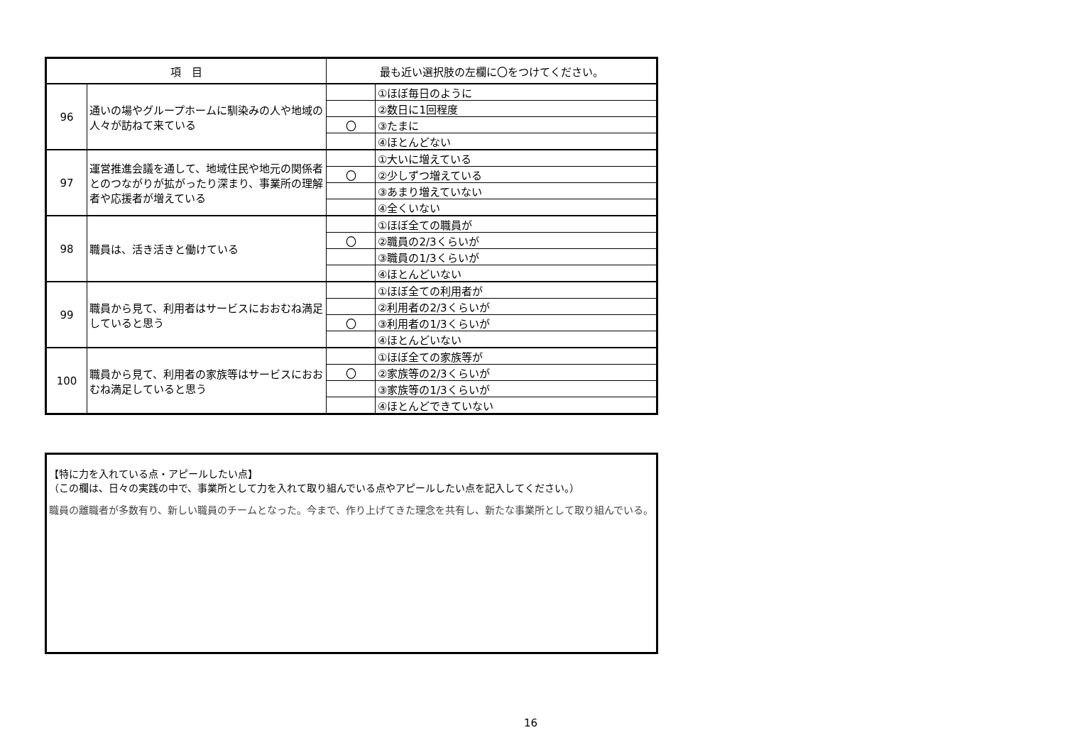| 項 目 | | 最も近い選択肢の左欄に〇をつけてください。 | |
| --- | --- | --- | --- |
| 96 | 通いの場やグループホームに馴染みの人や地域の人々が訪ねて来ている | | ①ほぼ毎日のように |
| | | | ②数日に1回程度 |
| | | 〇 | ③たまに |
| | | | ④ほとんどない |
| 97 | 運営推進会議を通して、地域住民や地元の関係者とのつながりが拡がったり深まり、事業所の理解者や応援者が増えている | | ①大いに増えている |
| | | 〇 | ②少しずつ増えている |
| | | | ③あまり増えていない |
| | | | ④全くいない |
| 98 | 職員は、活き活きと働けている | | ①ほぼ全ての職員が |
| | | 〇 | ②職員の2/3くらいが |
| | | | ③職員の1/3くらいが |
| | | | ④ほとんどいない |
| 99 | 職員から見て、利用者はサービスにおおむね満足していると思う | | ①ほぼ全ての利用者が |
| | | | ②利用者の2/3くらいが |
| | | 〇 | ③利用者の1/3くらいが |
| | | | ④ほとんどいない |
| 100 | 職員から見て、利用者の家族等はサービスにおおむね満足していると思う | | ①ほぼ全ての家族等が |
| | | 〇 | ②家族等の2/3くらいが |
| | | | ③家族等の1/3くらいが |
| | | | ④ほとんどできていない |
【特に力を入れている点・アピールしたい点】
（この欄は、日々の実践の中で、事業所として力を入れて取り組んでいる点やアピールしたい点を記入してください。）
職員の離職者が多数有り、新しい職員のチームとなった。今まで、作り上げてきた理念を共有し、新たな事業所として取り組んでいる。
16